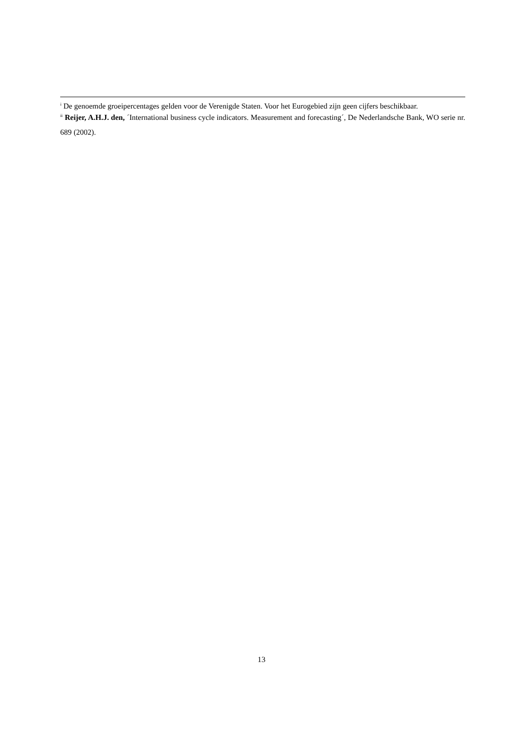<sup>i</sup> De genoemde groeipercentages gelden voor de Verenigde Staten. Voor het Eurogebied zijn geen cijfers beschikbaar.
<sup>ii</sup> Reijer, A.H.J. den, ´International business cycle indicators. Measurement and forecasting´, De Nederlandsche Bank, WO serie nr. 689 (2002).
13